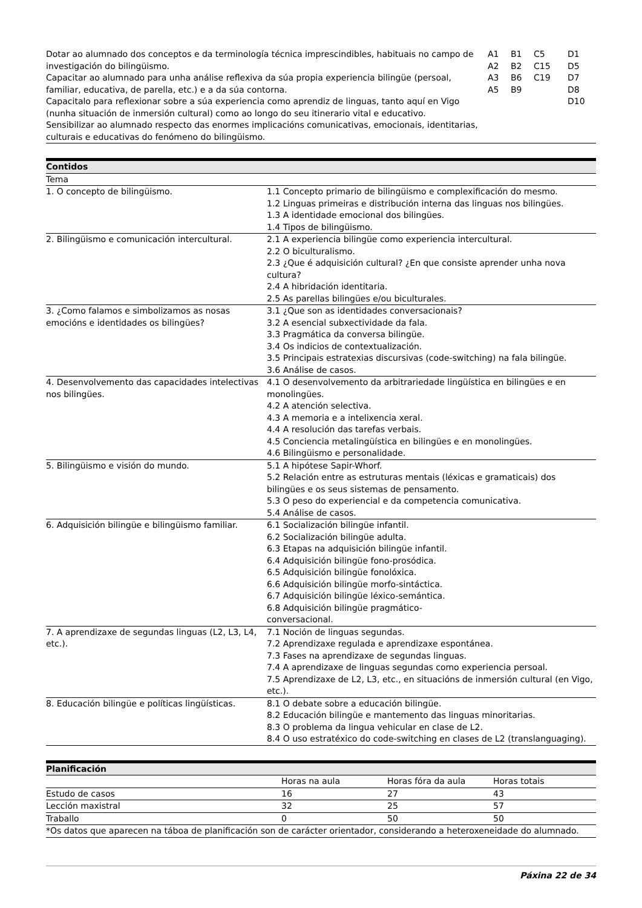| Dotar ao alumnado dos conceptos e da terminología técnica imprescindibles, habituais no campo de investigación do bilingüismo. Capacitar ao alumnado para unha análise reflexiva da súa propia experiencia bilingüe (persoal, familiar, educativa, de parella, etc.) e a da súa contorna. Capacitalo para reflexionar sobre a súa experiencia como aprendiz de linguas, tanto aquí en Vigo (nunha situación de inmersión cultural) como ao longo do seu itinerario vital e educativo. Sensibilizar ao alumnado respecto das enormes implicacións comunicativas, emocionais, identitarias, culturais e educativas do fenómeno do bilingüismo. | A1 A2 A3 A5 | B1 B2 B6 B9 | C5 C15 C19 | D1 D5 D7 D8 D10 |
| Contidos | |
| --- | --- |
| Tema | |
| 1. O concepto de bilingüismo. | 1.1 Concepto primario de bilingüismo e complexificación do mesmo. 1.2 Linguas primeiras e distribución interna das linguas nos bilingües. 1.3 A identidade emocional dos bilingües. 1.4 Tipos de bilingüismo. |
| 2. Bilingüismo e comunicación intercultural. | 2.1 A experiencia bilingüe como experiencia intercultural. 2.2 O biculturalismo. 2.3 ¿Que é adquisición cultural? ¿En que consiste aprender unha nova cultura? 2.4 A hibridación identitaria. 2.5 As parellas bilingües e/ou biculturales. |
| 3. ¿Como falamos e simbolizamos as nosas emocións e identidades os bilingües? | 3.1 ¿Que son as identidades conversacionais? 3.2 A esencial subxectividade da fala. 3.3 Pragmática da conversa bilingüe. 3.4 Os indicios de contextualización. 3.5 Principais estratexias discursivas (code-switching) na fala bilingüe. 3.6 Análise de casos. |
| 4. Desenvolvemento das capacidades intelectivas nos bilingües. | 4.1 O desenvolvemento da arbitrariedade lingüística en bilingües e en monolingües. 4.2 A atención selectiva. 4.3 A memoria e a intelixencia xeral. 4.4 A resolución das tarefas verbais. 4.5 Conciencia metalingüística en bilingües e en monolingües. 4.6 Bilingüismo e personalidade. |
| 5. Bilingüismo e visión do mundo. | 5.1 A hipótese Sapir-Whorf. 5.2 Relación entre as estruturas mentais (léxicas e gramaticais) dos bilingües e os seus sistemas de pensamento. 5.3 O peso do experiencial e da competencia comunicativa. 5.4 Análise de casos. |
| 6. Adquisición bilingüe e bilingüismo familiar. | 6.1 Socialización bilingüe infantil. 6.2 Socialización bilingüe adulta. 6.3 Etapas na adquisición bilingüe infantil. 6.4 Adquisición bilingüe fono-prosódica. 6.5 Adquisición bilingüe fonolóxica. 6.6 Adquisición bilingüe morfo-sintáctica. 6.7 Adquisición bilingüe léxico-semántica. 6.8 Adquisición bilingüe pragmático- conversacional. |
| 7. A aprendizaxe de segundas linguas (L2, L3, L4, etc.). | 7.1 Noción de linguas segundas. 7.2 Aprendizaxe regulada e aprendizaxe espontánea. 7.3 Fases na aprendizaxe de segundas linguas. 7.4 A aprendizaxe de linguas segundas como experiencia persoal. 7.5 Aprendizaxe de L2, L3, etc., en situacións de inmersión cultural (en Vigo, etc.). |
| 8. Educación bilingüe e políticas lingüísticas. | 8.1 O debate sobre a educación bilingüe. 8.2 Educación bilingüe e mantemento das linguas minoritarias. 8.3 O problema da lingua vehicular en clase de L2. 8.4 O uso estratéxico do code-switching en clases de L2 (translanguaging). |
| Planificación | | | |
| --- | --- | --- | --- |
| | Horas na aula | Horas fóra da aula | Horas totais |
| Estudo de casos | 16 | 27 | 43 |
| Lección maxistral | 32 | 25 | 57 |
| Traballo | 0 | 50 | 50 |
| *Os datos que aparecen na táboa de planificación son de carácter orientador, considerando a heteroxeneidade do alumnado. | | | |
Páxina 22 de 34